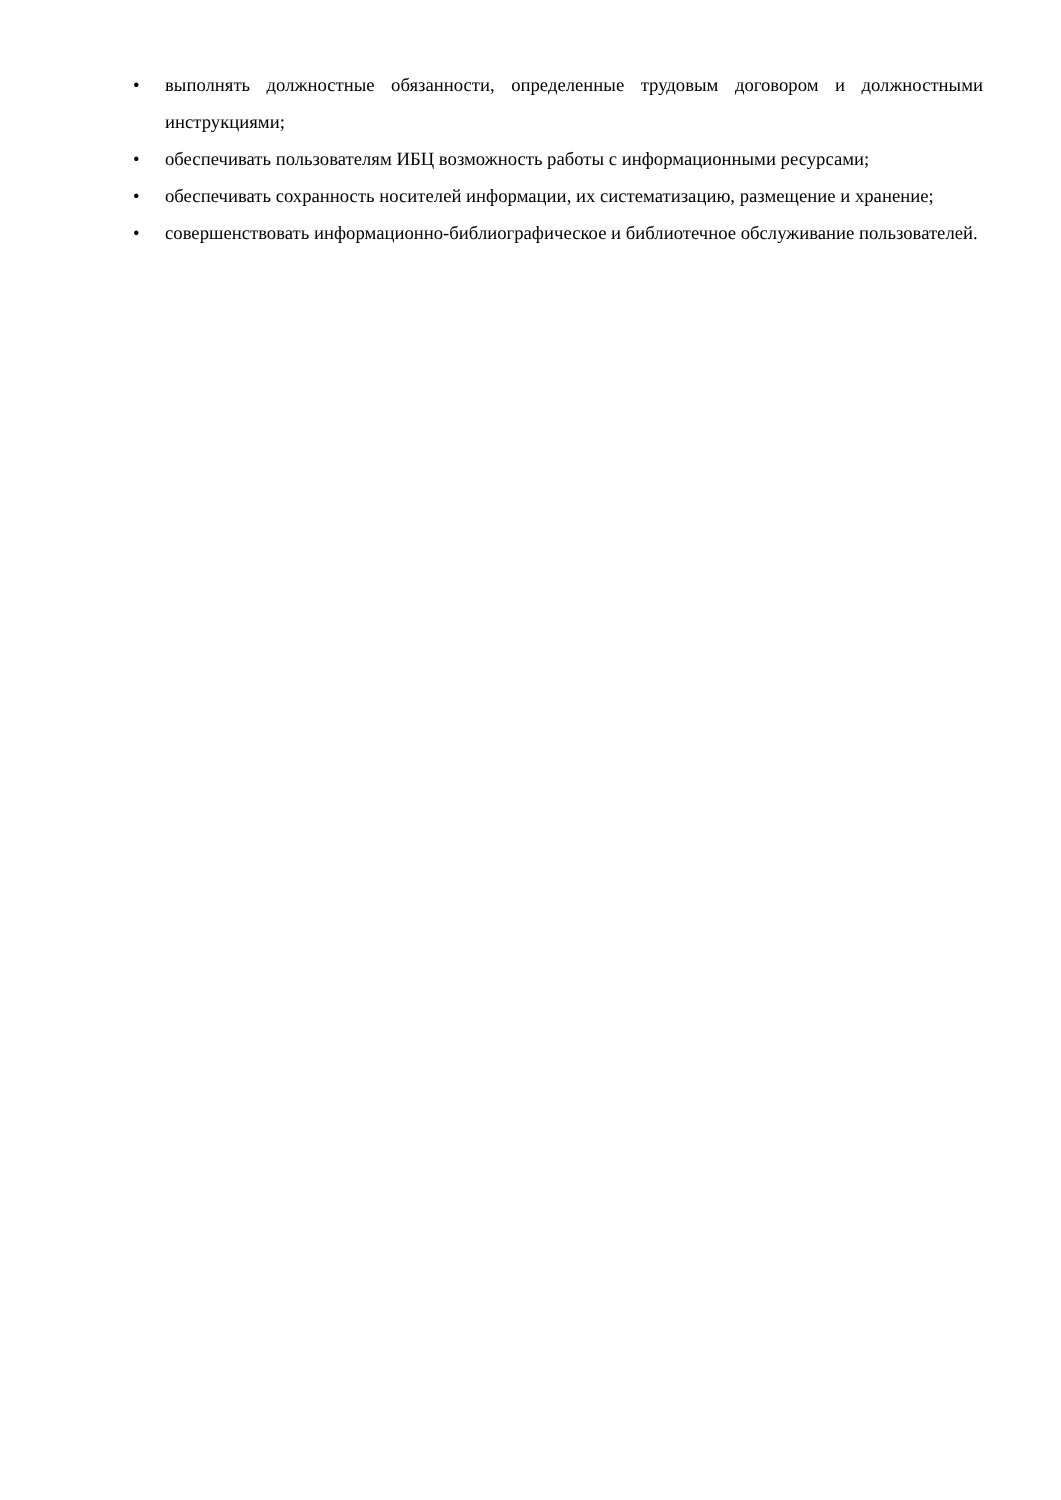• выполнять должностные обязанности, определенные трудовым договором и должностными инструкциями;
• обеспечивать пользователям ИБЦ возможность работы с информационными ресурсами;
• обеспечивать сохранность носителей информации, их систематизацию, размещение и хранение;
• совершенствовать информационно-библиографическое и библиотечное обслуживание пользователей.